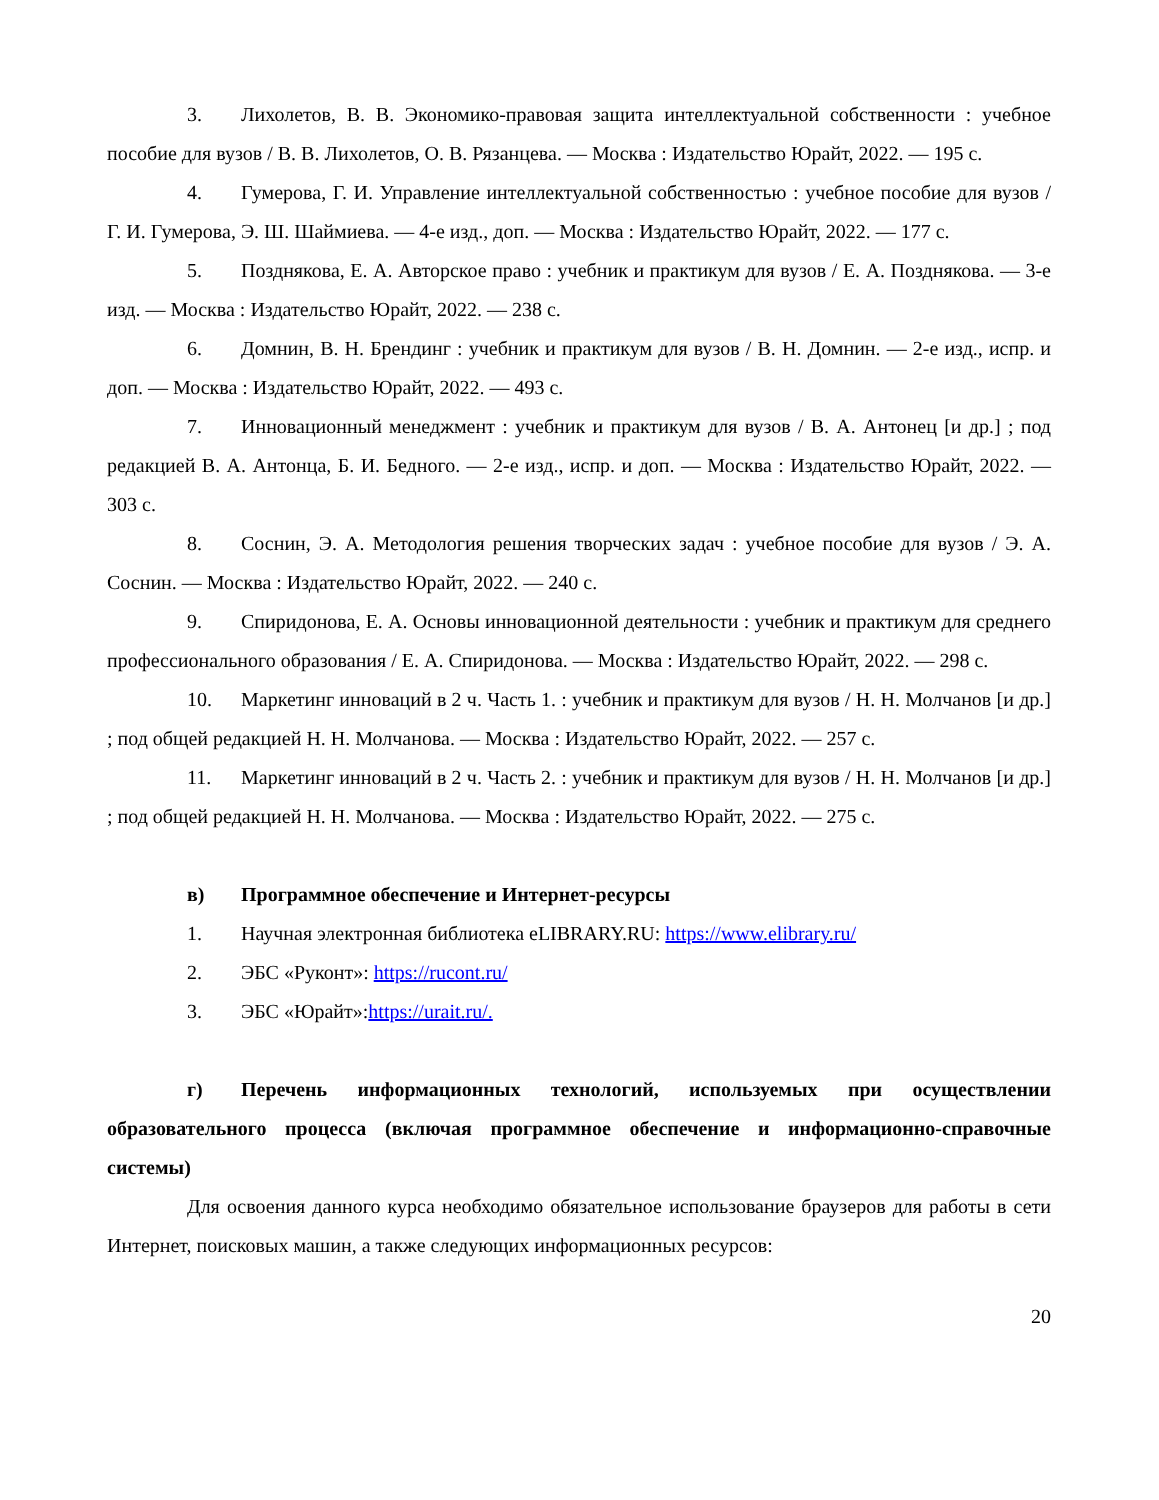3. Лихолетов, В. В. Экономико-правовая защита интеллектуальной собственности : учебное пособие для вузов / В. В. Лихолетов, О. В. Рязанцева. — Москва : Издательство Юрайт, 2022. — 195 с.
4. Гумерова, Г. И. Управление интеллектуальной собственностью : учебное пособие для вузов / Г. И. Гумерова, Э. Ш. Шаймиева. — 4-е изд., доп. — Москва : Издательство Юрайт, 2022. — 177 с.
5. Позднякова, Е. А. Авторское право : учебник и практикум для вузов / Е. А. Позднякова. — 3-е изд. — Москва : Издательство Юрайт, 2022. — 238 с.
6. Домнин, В. Н. Брендинг : учебник и практикум для вузов / В. Н. Домнин. — 2-е изд., испр. и доп. — Москва : Издательство Юрайт, 2022. — 493 с.
7. Инновационный менеджмент : учебник и практикум для вузов / В. А. Антонец [и др.] ; под редакцией В. А. Антонца, Б. И. Бедного. — 2-е изд., испр. и доп. — Москва : Издательство Юрайт, 2022. — 303 с.
8. Соснин, Э. А. Методология решения творческих задач : учебное пособие для вузов / Э. А. Соснин. — Москва : Издательство Юрайт, 2022. — 240 с.
9. Спиридонова, Е. А. Основы инновационной деятельности : учебник и практикум для среднего профессионального образования / Е. А. Спиридонова. — Москва : Издательство Юрайт, 2022. — 298 с.
10. Маркетинг инноваций в 2 ч. Часть 1. : учебник и практикум для вузов / Н. Н. Молчанов [и др.] ; под общей редакцией Н. Н. Молчанова. — Москва : Издательство Юрайт, 2022. — 257 с.
11. Маркетинг инноваций в 2 ч. Часть 2. : учебник и практикум для вузов / Н. Н. Молчанов [и др.] ; под общей редакцией Н. Н. Молчанова. — Москва : Издательство Юрайт, 2022. — 275 с.
в) Программное обеспечение и Интернет-ресурсы
1. Научная электронная библиотека eLIBRARY.RU: https://www.elibrary.ru/
2. ЭБС «Руконт»: https://rucont.ru/
3. ЭБС «Юрайт»:https://urait.ru/.
г) Перечень информационных технологий, используемых при осуществлении образовательного процесса (включая программное обеспечение и информационно-справочные системы)
Для освоения данного курса необходимо обязательное использование браузеров для работы в сети Интернет, поисковых машин, а также следующих информационных ресурсов:
20